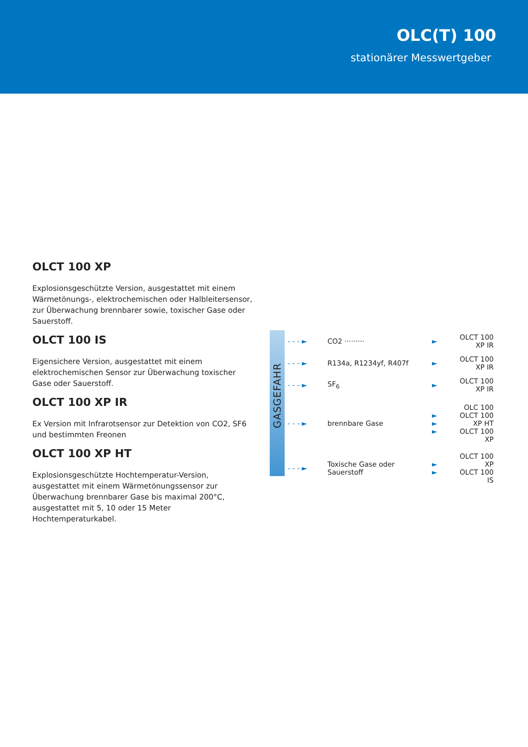OLC(T) 100
stationärer Messwertgeber
OLCT 100 XP
Explosionsgeschützte Version, ausgestattet mit einem Wärmetönungs-, elektrochemischen oder Halbleitersensor, zur Überwachung brennbarer sowie, toxischer Gase oder Sauerstoff.
OLCT 100 IS
Eigensichere Version, ausgestattet mit einem elektrochemischen Sensor zur Überwachung toxischer Gase oder Sauerstoff.
OLCT 100 XP IR
Ex Version mit Infrarotsensor zur Detektion von CO2, SF6 und bestimmten Freonen
OLCT 100 XP HT
Explosionsgeschützte Hochtemperatur-Version, ausgestattet mit einem Wärmetönungssensor zur Überwachung brennbarer Gase bis maximal 200°C, ausgestattet mit 5, 10 oder 15 Meter Hochtemperaturkabel.
GASGEFAHR
- - - ► CO2 ········· ► OLCT 100 XP IR
- - - ► R134a, R1234yf, R407f ► OLCT 100 XP IR
- - - ► SF<sub>6</sub> ► OLCT 100 XP IR
- - - ► brennbare Gase ►
►
► OLC 100
OLCT 100 XP HT
OLCT 100 XP
- - - ► Toxische Gase oder
Sauerstoff ►
► OLCT 100 XP
OLCT 100 IS